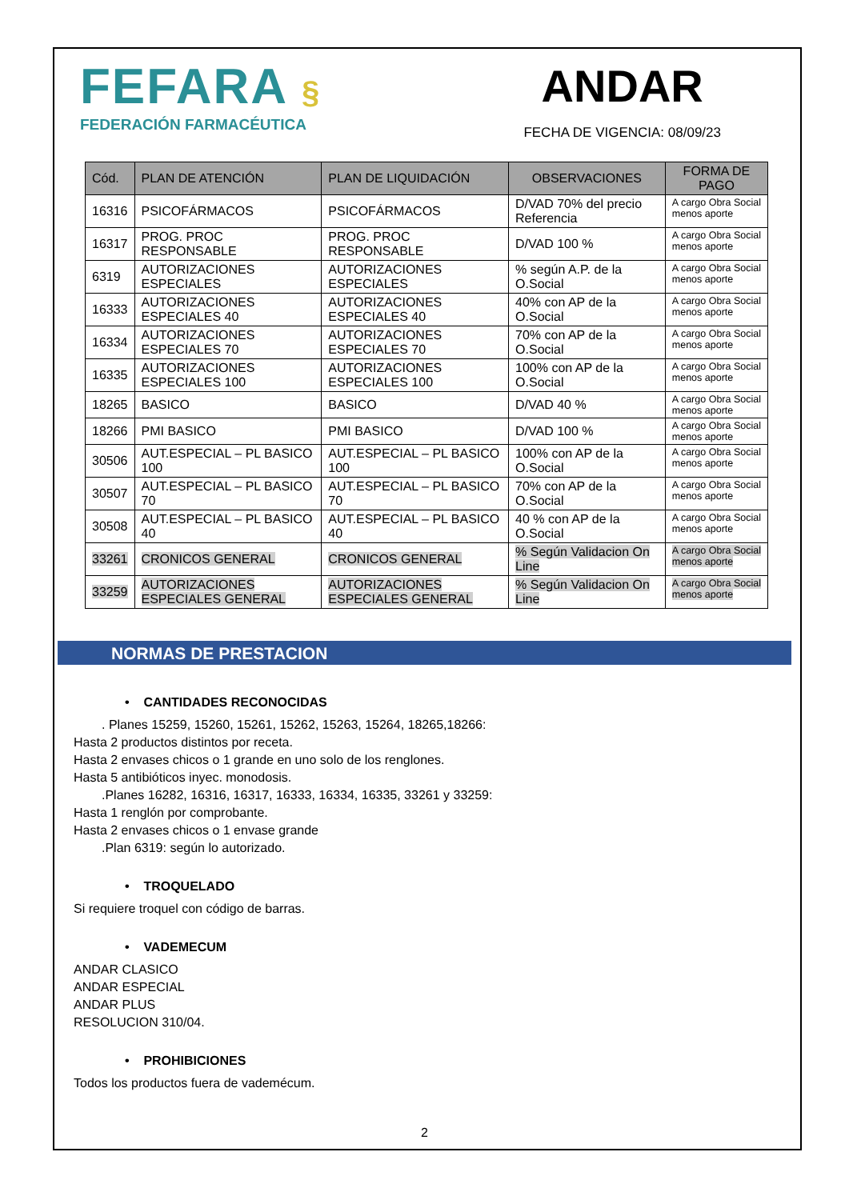FEFARA §
FEDERACIÓN FARMACÉUTICA
ANDAR
FECHA DE VIGENCIA: 08/09/23
| Cód. | PLAN DE ATENCIÓN | PLAN DE LIQUIDACIÓN | OBSERVACIONES | FORMA DE PAGO |
| --- | --- | --- | --- | --- |
| 16316 | PSICOFÁRMACOS | PSICOFÁRMACOS | D/VAD 70% del precio Referencia | A cargo Obra Social menos aporte |
| 16317 | PROG. PROC RESPONSABLE | PROG. PROC RESPONSABLE | D/VAD 100 % | A cargo Obra Social menos aporte |
| 6319 | AUTORIZACIONES ESPECIALES | AUTORIZACIONES ESPECIALES | % según A.P. de la O.Social | A cargo Obra Social menos aporte |
| 16333 | AUTORIZACIONES ESPECIALES 40 | AUTORIZACIONES ESPECIALES 40 | 40% con AP de la O.Social | A cargo Obra Social menos aporte |
| 16334 | AUTORIZACIONES ESPECIALES 70 | AUTORIZACIONES ESPECIALES 70 | 70% con AP de la O.Social | A cargo Obra Social menos aporte |
| 16335 | AUTORIZACIONES ESPECIALES 100 | AUTORIZACIONES ESPECIALES 100 | 100% con AP de la O.Social | A cargo Obra Social menos aporte |
| 18265 | BASICO | BASICO | D/VAD 40 % | A cargo Obra Social menos aporte |
| 18266 | PMI BASICO | PMI BASICO | D/VAD 100 % | A cargo Obra Social menos aporte |
| 30506 | AUT.ESPECIAL – PL BASICO 100 | AUT.ESPECIAL – PL BASICO 100 | 100% con AP de la O.Social | A cargo Obra Social menos aporte |
| 30507 | AUT.ESPECIAL – PL BASICO 70 | AUT.ESPECIAL – PL BASICO 70 | 70% con AP de la O.Social | A cargo Obra Social menos aporte |
| 30508 | AUT.ESPECIAL – PL BASICO 40 | AUT.ESPECIAL – PL BASICO 40 | 40 % con AP de la O.Social | A cargo Obra Social menos aporte |
| 33261 | CRONICOS GENERAL | CRONICOS GENERAL | % Según Validacion On Line | A cargo Obra Social menos aporte |
| 33259 | AUTORIZACIONES ESPECIALES GENERAL | AUTORIZACIONES ESPECIALES GENERAL | % Según Validacion On Line | A cargo Obra Social menos aporte |
NORMAS DE PRESTACION
• CANTIDADES RECONOCIDAS
. Planes 15259, 15260, 15261, 15262, 15263, 15264, 18265,18266:
Hasta 2 productos distintos por receta.
Hasta 2 envases chicos o 1 grande en uno solo de los renglones.
Hasta 5 antibióticos inyec. monodosis.
.Planes 16282, 16316, 16317, 16333, 16334, 16335, 33261 y 33259:
Hasta 1 renglón por comprobante.
Hasta 2 envases chicos o 1 envase grande
.Plan 6319: según lo autorizado.
• TROQUELADO
Si requiere troquel con código de barras.
• VADEMECUM
ANDAR CLASICO
ANDAR ESPECIAL
ANDAR PLUS
RESOLUCION 310/04.
• PROHIBICIONES
Todos los productos fuera de vademécum.
2